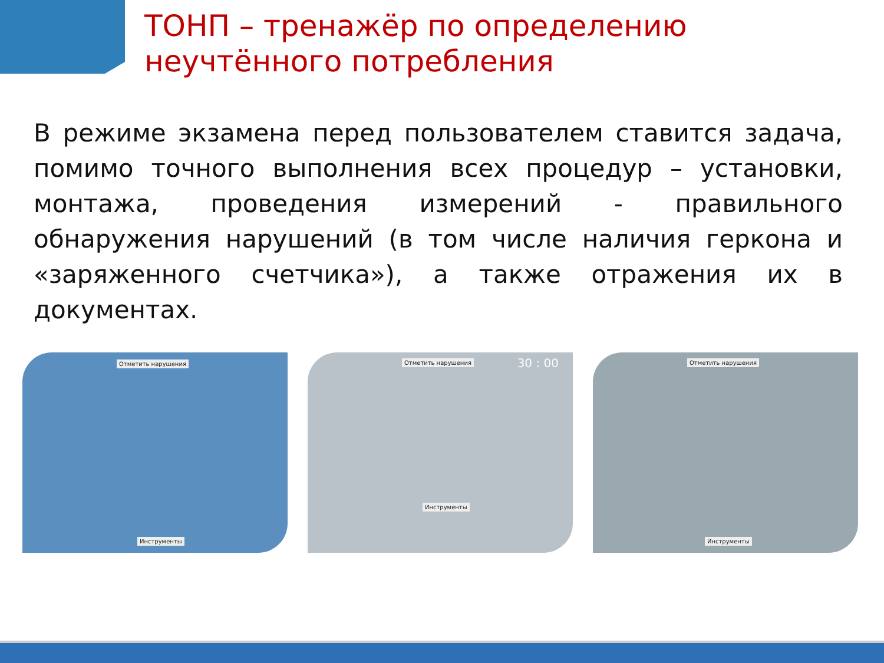ТОНП – тренажёр по определению
неучтённого потребления
В режиме экзамена перед пользователем ставится задача, помимо точного выполнения всех процедур – установки, монтажа, проведения измерений - правильного обнаружения нарушений (в том числе наличия геркона и «заряженного счетчика»), а также отражения их в документах.
Отметить нарушения
Инструменты
Отметить нарушения 30 : 00
Инструменты
Отметить нарушения
Инструменты